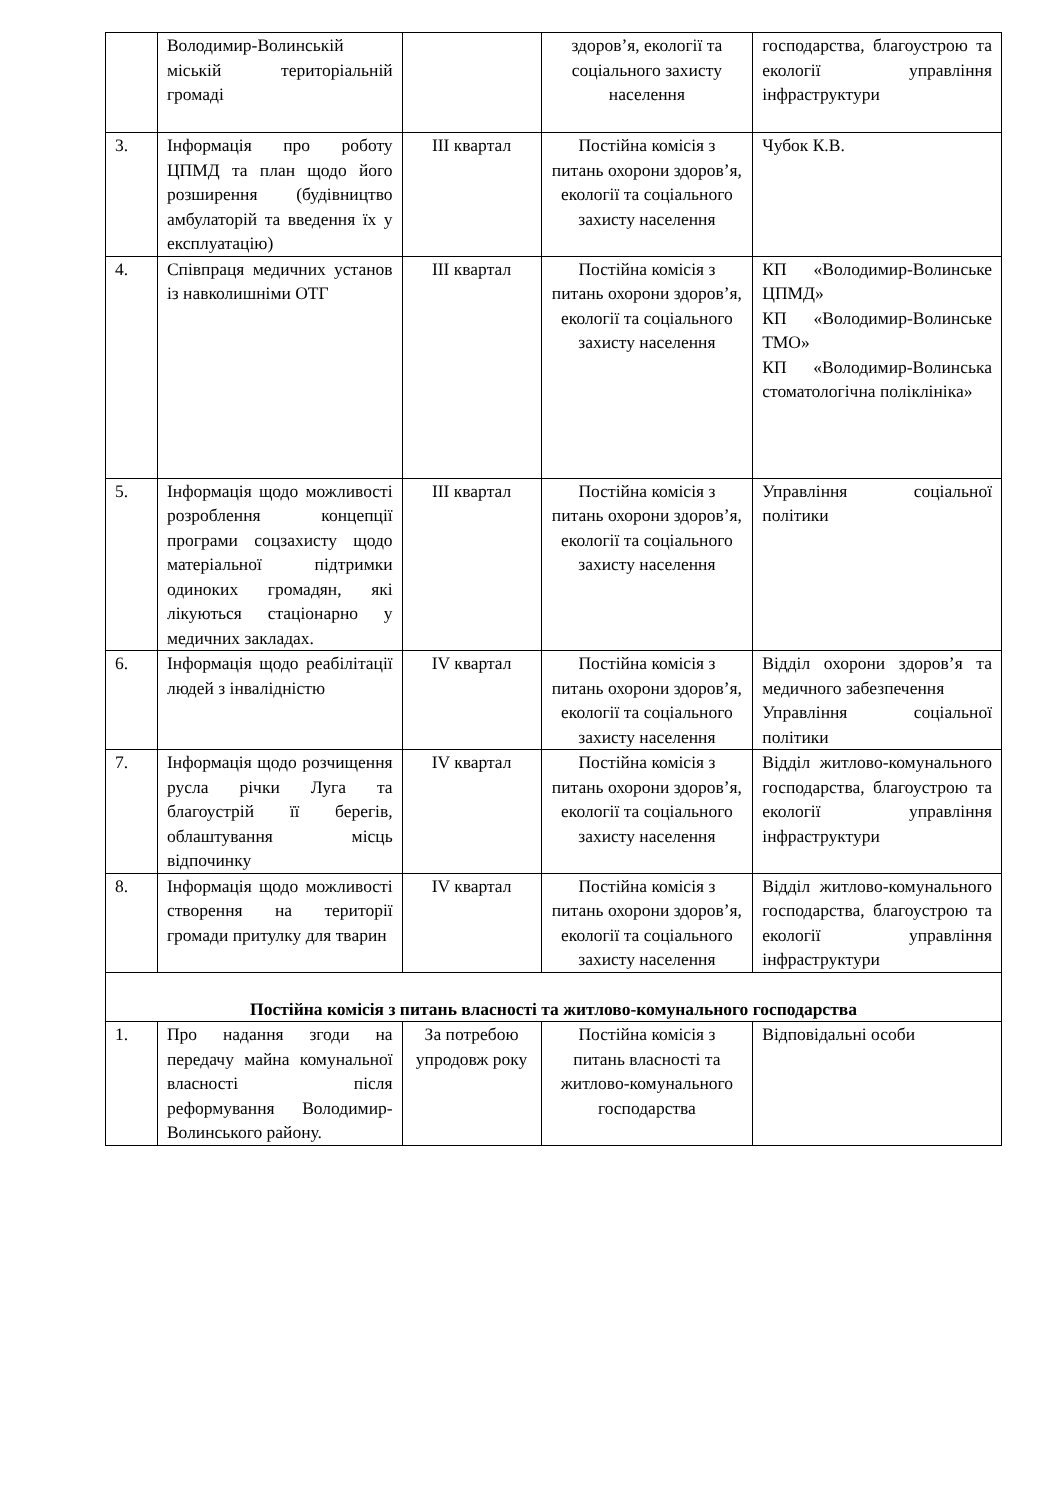| | Володимир-Волинській міській територіальній громаді | | здоров’я, екології та соціального захисту населення | господарства, благоустрою та екології управління інфраструктури |
| 3. | Інформація про роботу ЦПМД та план щодо його розширення (будівництво амбулаторій та введення їх у експлуатацію) | ІІІ квартал | Постійна комісія з питань охорони здоров’я, екології та соціального захисту населення | Чубок К.В. |
| 4. | Співпраця медичних установ із навколишніми ОТГ | ІІІ квартал | Постійна комісія з питань охорони здоров’я, екології та соціального захисту населення | КП «Володимир-Волинське ЦПМД» КП «Володимир-Волинське ТМО» КП «Володимир-Волинська стоматологічна поліклініка» |
| 5. | Інформація щодо можливості розроблення концепції програми соцзахисту щодо матеріальної підтримки одиноких громадян, які лікуються стаціонарно у медичних закладах. | ІІІ квартал | Постійна комісія з питань охорони здоров’я, екології та соціального захисту населення | Управління соціальної політики |
| 6. | Інформація щодо реабілітації людей з інвалідністю | IV квартал | Постійна комісія з питань охорони здоров’я, екології та соціального захисту населення | Відділ охорони здоров’я та медичного забезпечення Управління соціальної політики |
| 7. | Інформація щодо розчищення русла річки Луга та благоустрій її берегів, облаштування місць відпочинку | IV квартал | Постійна комісія з питань охорони здоров’я, екології та соціального захисту населення | Відділ житлово-комунального господарства, благоустрою та екології управління інфраструктури |
| 8. | Інформація щодо можливості створення на території громади притулку для тварин | IV квартал | Постійна комісія з питань охорони здоров’я, екології та соціального захисту населення | Відділ житлово-комунального господарства, благоустрою та екології управління інфраструктури |
| Постійна комісія з питань власності та житлово-комунального господарства | | | | |
| 1. | Про надання згоди на передачу майна комунальної власності після реформування Володимир-Волинського району. | За потребою упродовж року | Постійна комісія з питань власності та житлово-комунального господарства | Відповідальні особи |